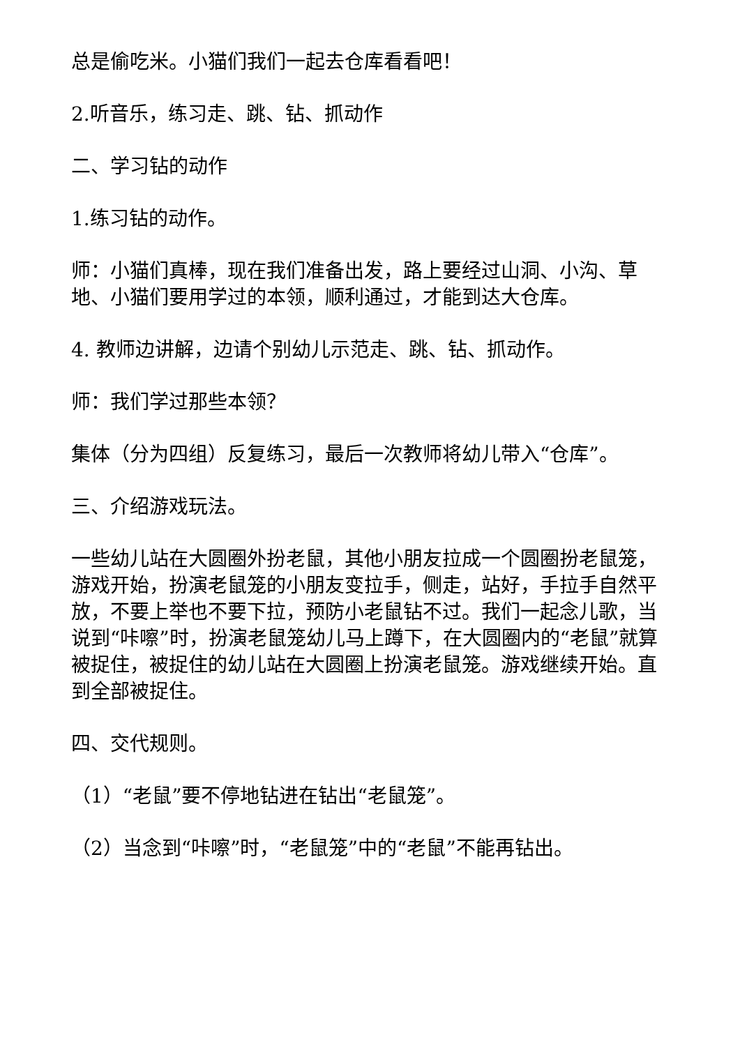总是偷吃米。小猫们我们一起去仓库看看吧！
2.听音乐，练习走、跳、钻、抓动作
二、学习钻的动作
1.练习钻的动作。
师：小猫们真棒，现在我们准备出发，路上要经过山洞、小沟、草地、小猫们要用学过的本领，顺利通过，才能到达大仓库。
4. 教师边讲解，边请个别幼儿示范走、跳、钻、抓动作。
师：我们学过那些本领？
集体（分为四组）反复练习，最后一次教师将幼儿带入“仓库”。
三、介绍游戏玩法。
一些幼儿站在大圆圈外扮老鼠，其他小朋友拉成一个圆圈扮老鼠笼，游戏开始，扮演老鼠笼的小朋友变拉手，侧走，站好，手拉手自然平放，不要上举也不要下拉，预防小老鼠钻不过。我们一起念儿歌，当说到“咔嚓”时，扮演老鼠笼幼儿马上蹲下，在大圆圈内的“老鼠”就算被捉住，被捉住的幼儿站在大圆圈上扮演老鼠笼。游戏继续开始。直到全部被捉住。
四、交代规则。
（1）“老鼠”要不停地钻进在钻出“老鼠笼”。
（2）当念到“咔嚓”时，“老鼠笼”中的“老鼠”不能再钻出。